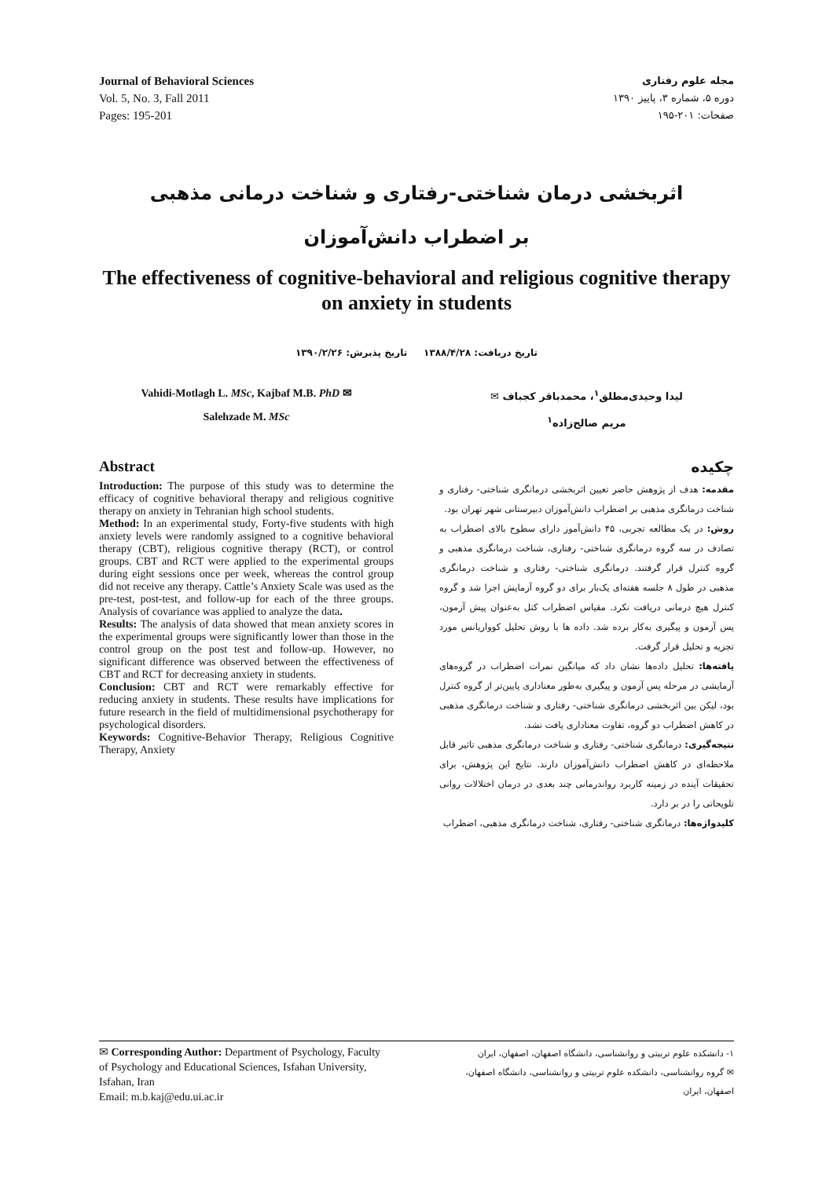Journal of Behavioral Sciences
Vol. 5, No. 3, Fall 2011
Pages: 195-201
مجله علوم رفتاری
دوره ۵، شماره ۳، پاییز ۱۳۹۰
صفحات: ۲۰۱-۱۹۵
اثربخشی درمان شناختی-رفتاری و شناخت درمانی مذهبی
بر اضطراب دانش‌آموزان
The effectiveness of cognitive-behavioral and religious cognitive therapy on anxiety in students
تاریخ دریافت: ۱۳۸۸/۴/۲۸ تاریخ پذیرش: ۱۳۹۰/۲/۲۶
Vahidi-Motlagh L. MSc, Kajbaf M.B. PhD ✉
Salehzade M. MSc
لیدا وحیدی‌مطلق<sup>۱</sup>، محمدباقر کجباف ✉
مریم صالح‌زاده<sup>۱</sup>
Abstract
Introduction: The purpose of this study was to determine the efficacy of cognitive behavioral therapy and religious cognitive therapy on anxiety in Tehranian high school students.
Method: In an experimental study, Forty-five students with high anxiety levels were randomly assigned to a cognitive behavioral therapy (CBT), religious cognitive therapy (RCT), or control groups. CBT and RCT were applied to the experimental groups during eight sessions once per week, whereas the control group did not receive any therapy. Cattle’s Anxiety Scale was used as the pre-test, post-test, and follow-up for each of the three groups. Analysis of covariance was applied to analyze the data.
Results: The analysis of data showed that mean anxiety scores in the experimental groups were significantly lower than those in the control group on the post test and follow-up. However, no significant difference was observed between the effectiveness of CBT and RCT for decreasing anxiety in students.
Conclusion: CBT and RCT were remarkably effective for reducing anxiety in students. These results have implications for future research in the field of multidimensional psychotherapy for psychological disorders.
Keywords: Cognitive-Behavior Therapy, Religious Cognitive Therapy, Anxiety
چکیده
مقدمه: هدف از پژوهش حاضر تعیین اثربخشی درمانگری شناختی- رفتاری و شناخت درمانگری مذهبی بر اضطراب دانش‌آموزان دبیرستانی شهر تهران بود.
روش: در یک مطالعه تجربی، ۴۵ دانش‌آموز دارای سطوح بالای اضطراب به تصادف در سه گروه درمانگری شناختی- رفتاری، شناخت درمانگری مذهبی و گروه کنترل قرار گرفتند. درمانگری شناختی- رفتاری و شناخت درمانگری مذهبی در طول ۸ جلسه هفته‌ای یک‌بار برای دو گروه آزمایش اجرا شد و گروه کنترل هیچ درمانی دریافت نکرد. مقیاس اضطراب کتل به‌عنوان پیش آزمون، پس آزمون و پیگیری به‌کار برده شد. داده ها با روش تحلیل کوواریانس مورد تجزیه و تحلیل قرار گرفت.
یافته‌ها: تحلیل داده‌ها نشان داد که میانگین نمرات اضطراب در گروه‌های آزمایشی در مرحله پس آزمون و پیگیری به‌طور معناداری پایین‌تر از گروه کنترل بود، لیکن بین اثربخشی درمانگری شناختی- رفتاری و شناخت درمانگری مذهبی در کاهش اضطراب دو گروه، تفاوت معناداری یافت نشد.
نتیجه‌گیری: درمانگری شناختی- رفتاری و شناخت درمانگری مذهبی تاثیر قابل ملاحظه‌ای در کاهش اضطراب دانش‌آموزان دارند. نتایج این پژوهش، برای تحقیقات آینده در زمینه کاربرد رواندرمانی چند بعدی در درمان اختلالات روانی تلویحاتی را در بر دارد.
کلیدواژه‌ها: درمانگری شناختی- رفتاری، شناخت درمانگری مذهبی، اضطراب
✉ Corresponding Author: Department of Psychology, Faculty of Psychology and Educational Sciences, Isfahan University, Isfahan, Iran
Email: m.b.kaj@edu.ui.ac.ir
۱- دانشکده علوم تربیتی و روانشناسی، دانشگاه اصفهان، اصفهان، ایران
✉ گروه روانشناسی، دانشکده علوم تربیتی و روانشناسی، دانشگاه اصفهان، اصفهان، ایران